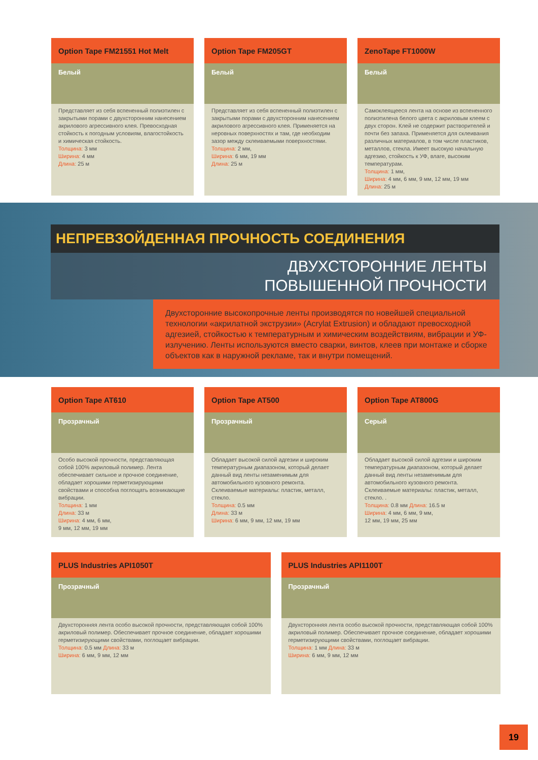Option Tape FM21551 Hot Melt
Белый
Представляет из себя вспененный полиэтилен с закрытыми порами с двухсторонним нанесением акрилового агрессивного клея. Превосходная стойкость к погодным условиям, влагостойкость и химическая стойкость.
Толщина: 3 мм
Ширина: 4 мм
Длина: 25 м
Option Tape FM205GT
Белый
Представляет из себя вспененный полиэтилен с закрытыми порами с двухсторонним нанесением акрилового агрессивного клея. Применяется на неровных поверхностях и там, где необходим зазор между склеиваемыми поверхностями.
Толщина: 2 мм,
Ширина: 6 мм, 19 мм
Длина: 25 м
ZenoTape FT1000W
Белый
Самоклеящееся лента на основе из вспененного полиэтилена белого цвета с акриловым клеем с двух сторон. Клей не содержит растворителей и почти без запаха. Применяется для склеивания различных материалов, в том числе пластиков, металлов, стекла. Имеет высокую начальную адгезию, стойкость к УФ, влаге, высоким температурам.
Толщина: 1 мм,
Ширина: 4 мм, 6 мм, 9 мм, 12 мм, 19 мм
Длина: 25 м
НЕПРЕВЗОЙДЕННАЯ ПРОЧНОСТЬ СОЕДИНЕНИЯ
ДВУХСТОРОННИЕ ЛЕНТЫ
ПОВЫШЕННОЙ ПРОЧНОСТИ
Двухсторонние высокопрочные ленты производятся по новейшей специальной технологии «акрилатной экструзии» (Acrylat Extrusion) и обладают превосходной адгезией, стойкостью к температурным и химическим воздействиям, вибрации и УФ-излучению. Ленты используются вместо сварки, винтов, клеев при монтаже и сборке объектов как в наружной рекламе, так и внутри помещений.
Option Tape AT610
Прозрачный
Особо высокой прочности, представляющая собой 100% акриловый полимер. Лента обеспечивает сильное и прочное соединение, обладает хорошими герметизирующими свойствами и способна поглощать возникающие вибрации.
Толщина: 1 мм
Длина: 33 м
Ширина: 4 мм, 6 мм,
9 мм, 12 мм, 19 мм
Option Tape AT500
Прозрачный
Обладает высокой силой адгезии и широким температурным диапазоном, который делает данный вид ленты незаменимым для автомобильного кузовного ремонта. Склеиваемые материалы: пластик, металл, стекло.
Толщина: 0.5 мм
Длина: 33 м
Ширина: 6 мм, 9 мм, 12 мм, 19 мм
Option Tape AT800G
Серый
Обладает высокой силой адгезии и широким температурным диапазоном, который делает данный вид ленты незаменимым для автомобильного кузовного ремонта. Склеиваемые материалы: пластик, металл, стекло. .
Толщина: 0.8 мм Длина: 16.5 м
Ширина: 4 мм, 6 мм, 9 мм,
12 мм, 19 мм, 25 мм
PLUS Industries API1050T
Прозрачный
Двухсторонняя лента особо высокой прочности, представляющая собой 100% акриловый полимер. Обеспечивает прочное соединение, обладает хорошими герметизирующими свойствами, поглощает вибрации.
Толщина: 0.5 мм Длина: 33 м
Ширина: 6 мм, 9 мм, 12 мм
PLUS Industries API1100T
Прозрачный
Двухсторонняя лента особо высокой прочности, представляющая собой 100% акриловый полимер. Обеспечивает прочное соединение, обладает хорошими герметизирующими свойствами, поглощает вибрации.
Толщина: 1 мм Длина: 33 м
Ширина: 6 мм, 9 мм, 12 мм
19